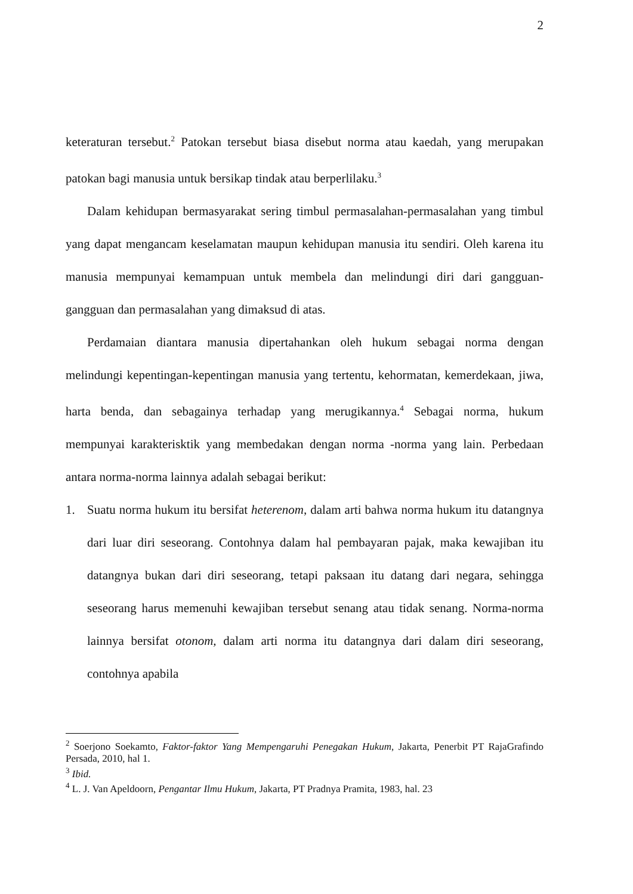2
keteraturan tersebut.<sup>2</sup> Patokan tersebut biasa disebut norma atau kaedah, yang merupakan patokan bagi manusia untuk bersikap tindak atau berperlilaku.<sup>3</sup>
Dalam kehidupan bermasyarakat sering timbul permasalahan-permasalahan yang timbul yang dapat mengancam keselamatan maupun kehidupan manusia itu sendiri. Oleh karena itu manusia mempunyai kemampuan untuk membela dan melindungi diri dari gangguan-gangguan dan permasalahan yang dimaksud di atas.
Perdamaian diantara manusia dipertahankan oleh hukum sebagai norma dengan melindungi kepentingan-kepentingan manusia yang tertentu, kehormatan, kemerdekaan, jiwa, harta benda, dan sebagainya terhadap yang merugikannya.<sup>4</sup> Sebagai norma, hukum mempunyai karakterisktik yang membedakan dengan norma -norma yang lain. Perbedaan antara norma-norma lainnya adalah sebagai berikut:
1. Suatu norma hukum itu bersifat heterenom, dalam arti bahwa norma hukum itu datangnya dari luar diri seseorang. Contohnya dalam hal pembayaran pajak, maka kewajiban itu datangnya bukan dari diri seseorang, tetapi paksaan itu datang dari negara, sehingga seseorang harus memenuhi kewajiban tersebut senang atau tidak senang. Norma-norma lainnya bersifat otonom, dalam arti norma itu datangnya dari dalam diri seseorang, contohnya apabila
<sup>2</sup> Soerjono Soekamto, Faktor-faktor Yang Mempengaruhi Penegakan Hukum, Jakarta, Penerbit PT RajaGrafindo Persada, 2010, hal 1.
<sup>3</sup> Ibid.
<sup>4</sup> L. J. Van Apeldoorn, Pengantar Ilmu Hukum, Jakarta, PT Pradnya Pramita, 1983, hal. 23